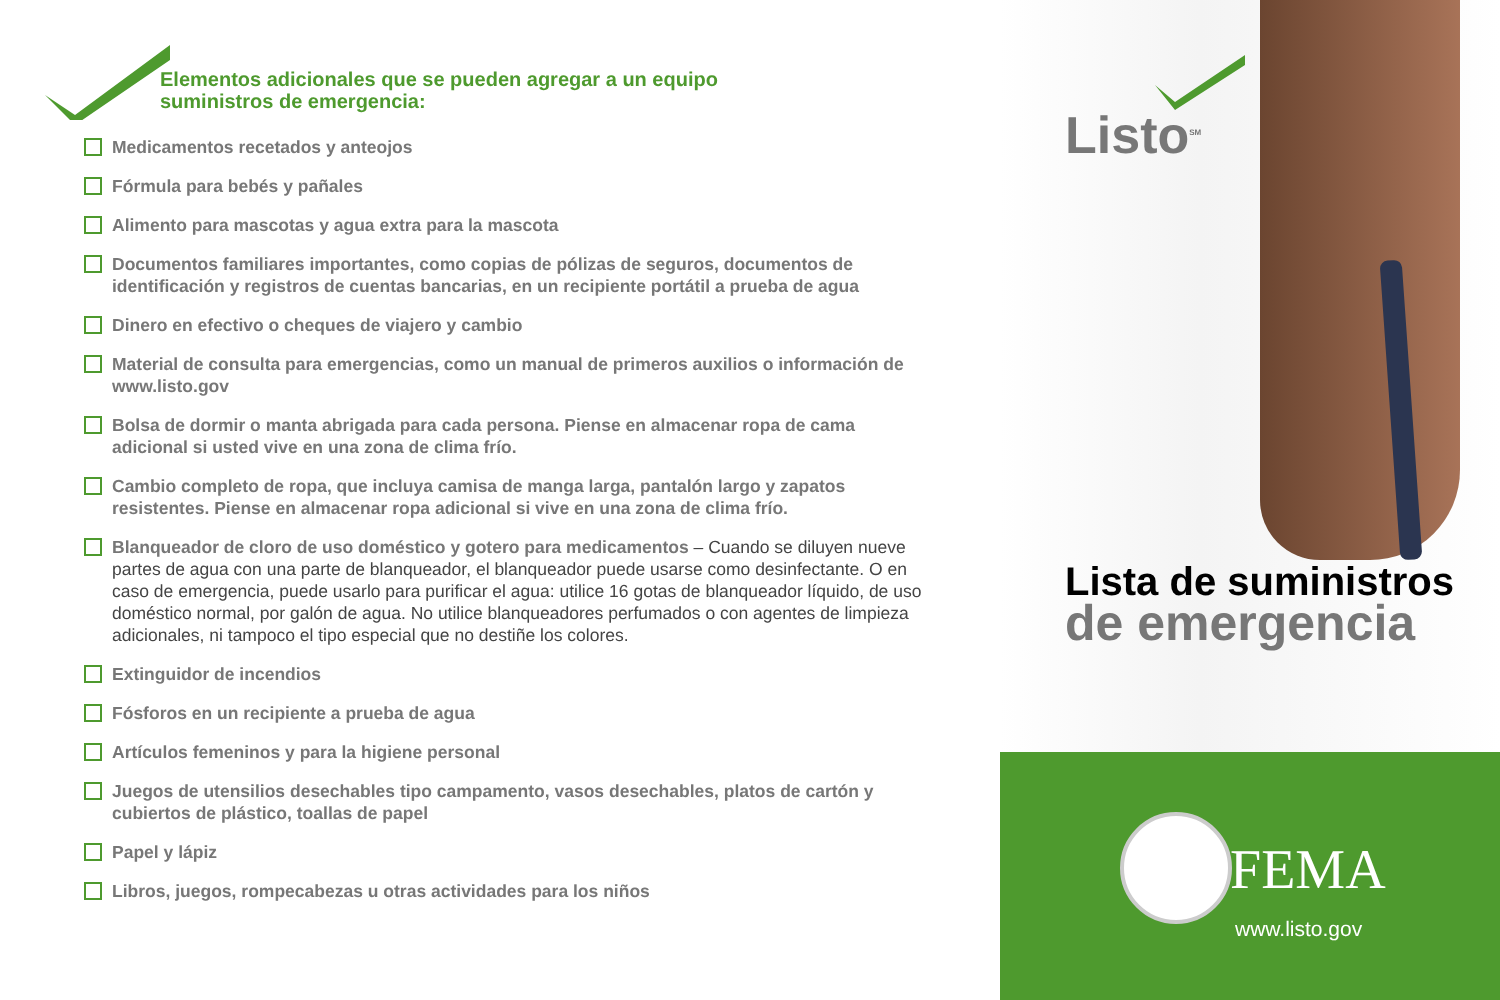Elementos adicionales que se pueden agregar a un equipo
suministros de emergencia:
Medicamentos recetados y anteojos
Fórmula para bebés y pañales
Alimento para mascotas y agua extra para la mascota
Documentos familiares importantes, como copias de pólizas de seguros, documentos de identificación y registros de cuentas bancarias, en un recipiente portátil a prueba de agua
Dinero en efectivo o cheques de viajero y cambio
Material de consulta para emergencias, como un manual de primeros auxilios o información de www.listo.gov
Bolsa de dormir o manta abrigada para cada persona. Piense en almacenar ropa de cama adicional si usted vive en una zona de clima frío.
Cambio completo de ropa, que incluya camisa de manga larga, pantalón largo y zapatos resistentes. Piense en almacenar ropa adicional si vive en una zona de clima frío.
Blanqueador de cloro de uso doméstico y gotero para medicamentos – Cuando se diluyen nueve partes de agua con una parte de blanqueador, el blanqueador puede usarse como desinfectante. O en caso de emergencia, puede usarlo para purificar el agua: utilice 16 gotas de blanqueador líquido, de uso doméstico normal, por galón de agua. No utilice blanqueadores perfumados o con agentes de limpieza adicionales, ni tampoco el tipo especial que no destiñe los colores.
Extinguidor de incendios
Fósforos en un recipiente a prueba de agua
Artículos femeninos y para la higiene personal
Juegos de utensilios desechables tipo campamento, vasos desechables, platos de cartón y cubiertos de plástico, toallas de papel
Papel y lápiz
Libros, juegos, rompecabezas u otras actividades para los niños
Listo<sup>SM</sup>
Lista de suministros
de emergencia
FEMA
www.listo.gov